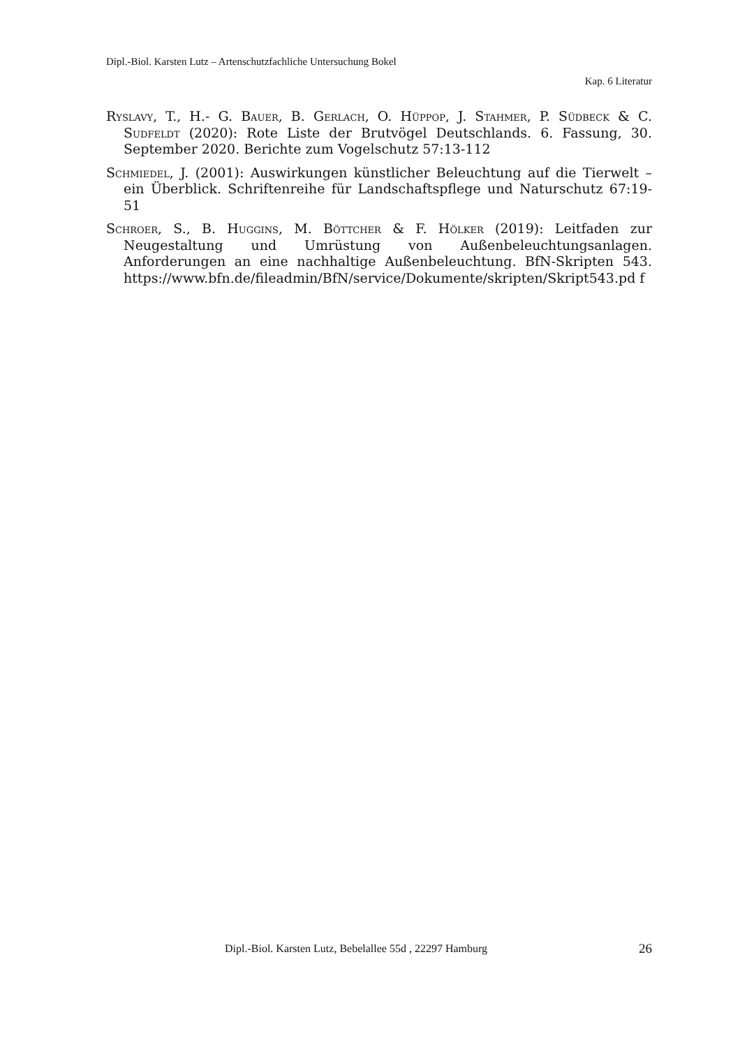Dipl.-Biol. Karsten Lutz – Artenschutzfachliche Untersuchung Bokel
Kap. 6 Literatur
Ryslavy, T., H.- G. Bauer, B. Gerlach, O. Hüppop, J. Stahmer, P. Südbeck & C. Sudfeldt (2020): Rote Liste der Brutvögel Deutschlands. 6. Fassung, 30. September 2020. Berichte zum Vogelschutz 57:13-112
Schmiedel, J. (2001): Auswirkungen künstlicher Beleuchtung auf die Tierwelt – ein Überblick. Schriftenreihe für Landschaftspflege und Naturschutz 67:19-51
Schroer, S., B. Huggins, M. Böttcher & F. Hölker (2019): Leitfaden zur Neugestaltung und Umrüstung von Außenbeleuchtungsanlagen. Anforderungen an eine nachhaltige Außenbeleuchtung. BfN-Skripten 543. https://www.bfn.de/fileadmin/BfN/service/Dokumente/skripten/Skript543.pd f
Dipl.-Biol. Karsten Lutz, Bebelallee 55d , 22297 Hamburg 26